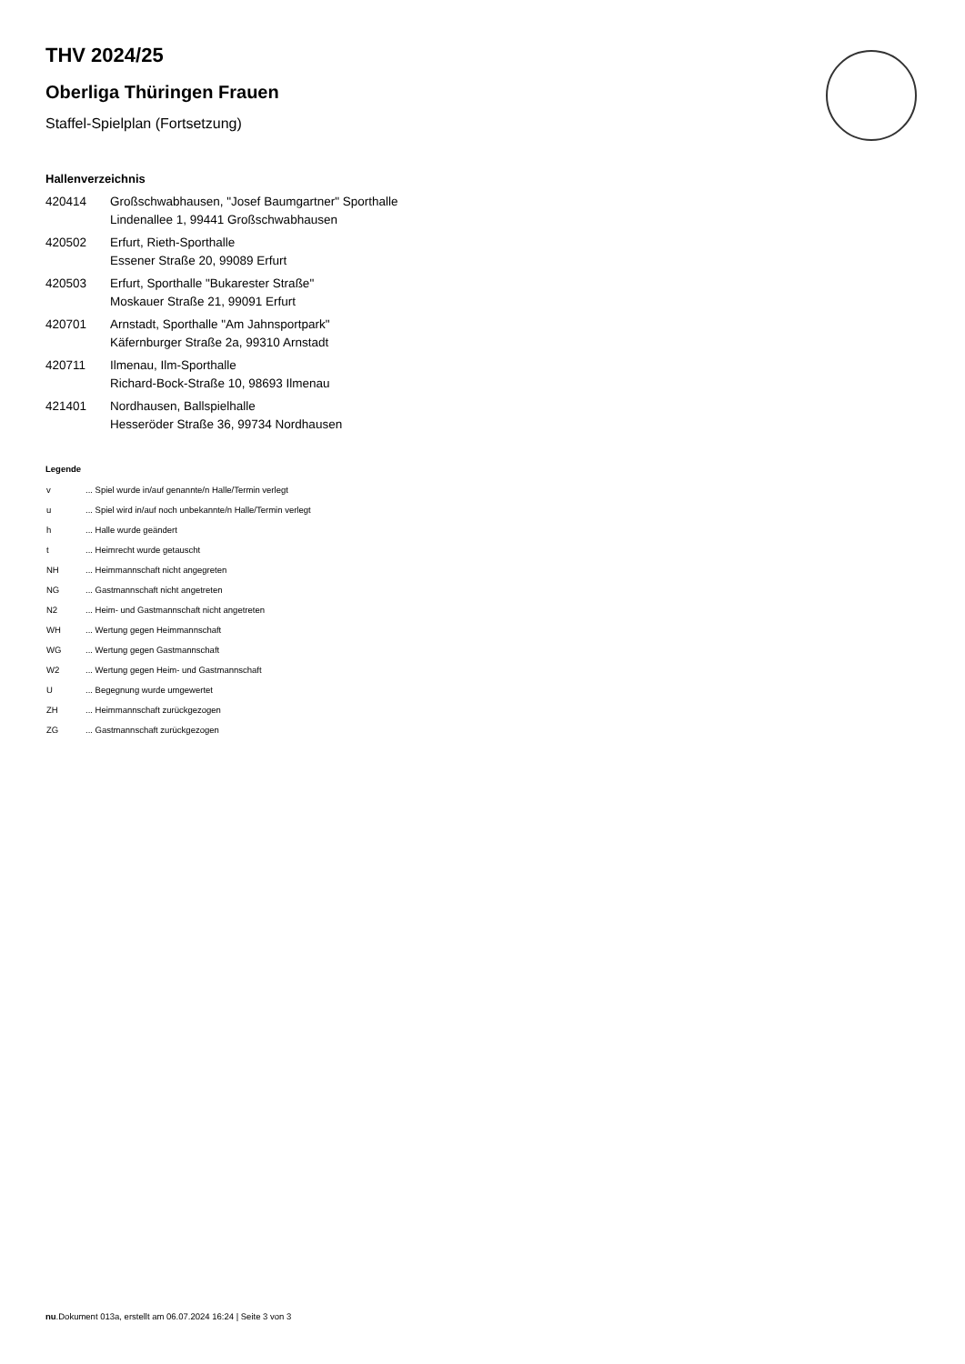THV 2024/25
Oberliga Thüringen Frauen
Staffel-Spielplan (Fortsetzung)
Hallenverzeichnis
| 420414 | Großschwabhausen, "Josef Baumgartner" Sporthalle Lindenallee 1, 99441 Großschwabhausen |
| 420502 | Erfurt, Rieth-Sporthalle Essener Straße 20, 99089 Erfurt |
| 420503 | Erfurt, Sporthalle "Bukarester Straße" Moskauer Straße 21, 99091 Erfurt |
| 420701 | Arnstadt, Sporthalle "Am Jahnsportpark" Käfernburger Straße 2a, 99310 Arnstadt |
| 420711 | Ilmenau, Ilm-Sporthalle Richard-Bock-Straße 10, 98693 Ilmenau |
| 421401 | Nordhausen, Ballspielhalle Hesseröder Straße 36, 99734 Nordhausen |
Legende
| v | ... Spiel wurde in/auf genannte/n Halle/Termin verlegt |
| u | ... Spiel wird in/auf noch unbekannte/n Halle/Termin verlegt |
| h | ... Halle wurde geändert |
| t | ... Heimrecht wurde getauscht |
| NH | ... Heimmannschaft nicht angegreten |
| NG | ... Gastmannschaft nicht angetreten |
| N2 | ... Heim- und Gastmannschaft nicht angetreten |
| WH | ... Wertung gegen Heimmannschaft |
| WG | ... Wertung gegen Gastmannschaft |
| W2 | ... Wertung gegen Heim- und Gastmannschaft |
| U | ... Begegnung wurde umgewertet |
| ZH | ... Heimmannschaft zurückgezogen |
| ZG | ... Gastmannschaft zurückgezogen |
nu.Dokument 013a, erstellt am 06.07.2024 16:24 | Seite 3 von 3